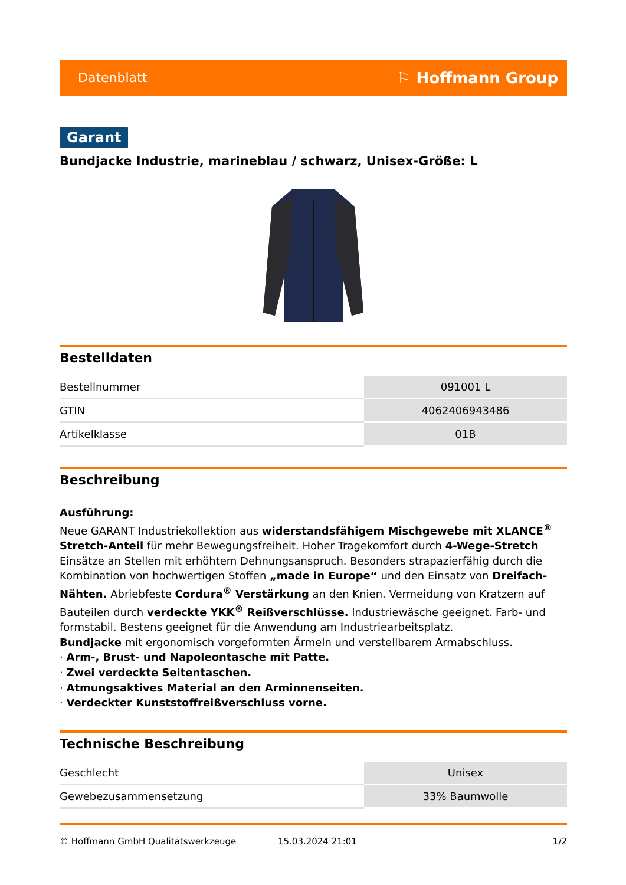Datenblatt ⚐ Hoffmann Group
Garant
Bundjacke Industrie, marineblau / schwarz, Unisex-Größe: L
Bestelldaten
| Bestellnummer | 091001 L |
| GTIN | 4062406943486 |
| Artikelklasse | 01B |
Beschreibung
Ausführung:
Neue GARANT Industriekollektion aus widerstandsfähigem Mischgewebe mit XLANCE<sup>®</sup> Stretch-Anteil für mehr Bewegungsfreiheit. Hoher Tragekomfort durch 4-Wege-Stretch Einsätze an Stellen mit erhöhtem Dehnungsanspruch. Besonders strapazierfähig durch die Kombination von hochwertigen Stoffen „made in Europe“ und den Einsatz von Dreifach-Nähten. Abriebfeste Cordura<sup>®</sup> Verstärkung an den Knien. Vermeidung von Kratzern auf Bauteilen durch verdeckte YKK<sup>®</sup> Reißverschlüsse. Industriewäsche geeignet. Farb- und formstabil. Bestens geeignet für die Anwendung am Industriearbeitsplatz.
Bundjacke mit ergonomisch vorgeformten Ärmeln und verstellbarem Armabschluss.
· Arm-, Brust- und Napoleontasche mit Patte.
· Zwei verdeckte Seitentaschen.
· Atmungsaktives Material an den Arminnenseiten.
· Verdeckter Kunststoffreißverschluss vorne.
Technische Beschreibung
| Geschlecht | Unisex |
| Gewebezusammensetzung | 33% Baumwolle |
© Hoffmann GmbH Qualitätswerkzeuge 15.03.2024 21:01 1/2